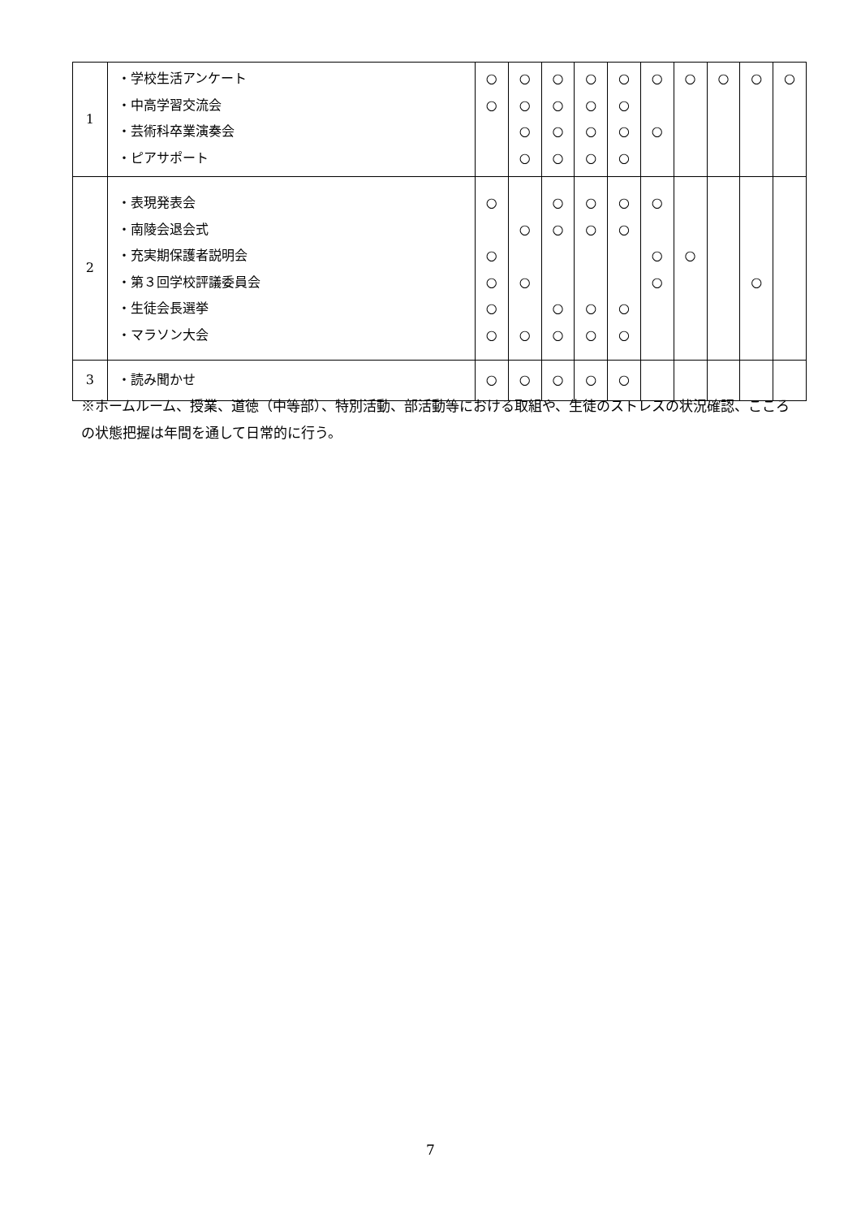| 1 | ・学校生活アンケート ・中高学習交流会 ・芸術科卒業演奏会 ・ピアサポート | ○ ○ | ○ ○ ○ ○ | ○ ○ ○ ○ | ○ ○ ○ ○ | ○ ○ ○ ○ | ○ ○ | ○ | ○ | ○ | ○ |
| 2 | ・表現発表会 ・南陵会退会式 ・充実期保護者説明会 ・第３回学校評議委員会 ・生徒会長選挙 ・マラソン大会 | ○ ○ ○ ○ ○ | ○ ○ ○ | ○ ○ ○ ○ | ○ ○ ○ ○ | ○ ○ ○ ○ | ○ ○ ○ | ○ | | ○ | |
| 3 | ・読み聞かせ | ○ | ○ | ○ | ○ | ○ | | | | | |
※ホームルーム、授業、道徳（中等部）、特別活動、部活動等における取組や、生徒のストレスの状況確認、こころの状態把握は年間を通して日常的に行う。
7